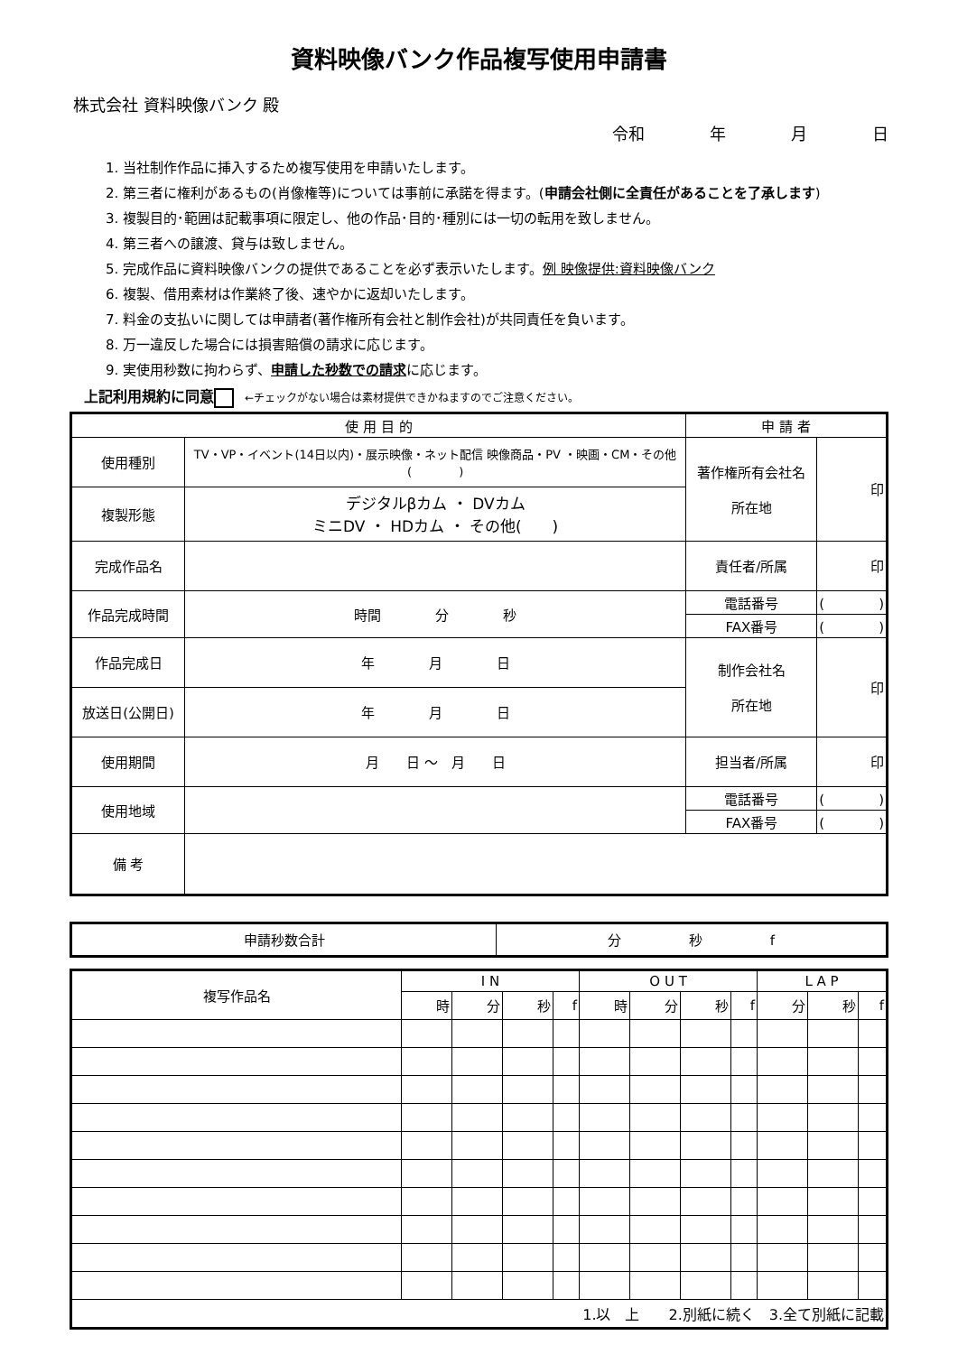資料映像バンク作品複写使用申請書
株式会社 資料映像バンク 殿
令和　　　　年　　　　月　　　　日
1. 当社制作作品に挿入するため複写使用を申請いたします。
2. 第三者に権利があるもの(肖像権等)については事前に承諾を得ます。(申請会社側に全責任があることを了承します)
3. 複製目的･範囲は記載事項に限定し、他の作品･目的･種別には一切の転用を致しません。
4. 第三者への譲渡、貸与は致しません。
5. 完成作品に資料映像バンクの提供であることを必ず表示いたします。例 映像提供:資料映像バンク
6. 複製、借用素材は作業終了後、速やかに返却いたします。
7. 料金の支払いに関しては申請者(著作権所有会社と制作会社)が共同責任を負います。
8. 万一違反した場合には損害賠償の請求に応じます。
9. 実使用秒数に拘わらず、申請した秒数での請求に応じます。
上記利用規約に同意 ←チェックがない場合は素材提供できかねますのでご注意ください。
| 使 用 目 的 | | 申 請 者 | |
| --- | --- | --- | --- |
| 使用種別 | TV・VP・イベント(14日以内)・展示映像・ネット配信 映像商品・PV ・映画・CM・その他( ) | 著作権所有会社名 所在地 | 印 |
| 複製形態 | デジタルβカム ・ DVカム ミニDV ・ HDカム ・ その他( ) | | |
| 完成作品名 | | 責任者/所属 | 印 |
| 作品完成時間 | 時間 分 秒 | 電話番号 | ( ) |
| | | FAX番号 | ( ) |
| 作品完成日 | 年 月 日 | 制作会社名 所在地 | 印 |
| 放送日(公開日) | 年 月 日 | | |
| 使用期間 | 月 日 ～ 月 日 | 担当者/所属 | 印 |
| 使用地域 | | 電話番号 | ( ) |
| | | FAX番号 | ( ) |
| 備 考 | | | |
| 申請秒数合計 | 分 秒 f |
| 複写作品名 | I N | | | | O U T | | | | L A P | | |
| --- | --- | --- | --- | --- | --- | --- | --- | --- | --- | --- | --- |
| | 時 | 分 | 秒 | f | 時 | 分 | 秒 | f | 分 | 秒 | f |
| 1.以 上 2.別紙に続く 3.全て別紙に記載 | | | | | | | | | | | |